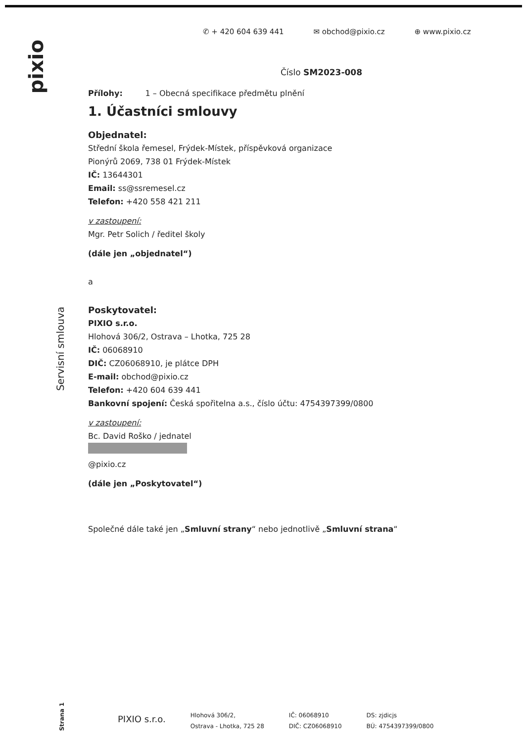pixio
Servisní smlouva
Strana 1
✆ + 420 604 639 441 ✉ obchod@pixio.cz ⊕ www.pixio.cz
Číslo SM2023-008
Přílohy: 1 – Obecná specifikace předmětu plnění
1. Účastníci smlouvy
Objednatel:
Střední škola řemesel, Frýdek-Místek, příspěvková organizace
Pionýrů 2069, 738 01 Frýdek-Místek
IČ: 13644301
Email: ss@ssremesel.cz
Telefon: +420 558 421 211
v zastoupení:
Mgr. Petr Solich / ředitel školy
(dále jen „objednatel“)
a
Poskytovatel:
PIXIO s.r.o.
Hlohová 306/2, Ostrava – Lhotka, 725 28
IČ: 06068910
DIČ: CZ06068910, je plátce DPH
E-mail: obchod@pixio.cz
Telefon: +420 604 639 441
Bankovní spojení: Česká spořitelna a.s., číslo účtu: 4754397399/0800
v zastoupení:
Bc. David Roško / jednatel
@pixio.cz
(dále jen „Poskytovatel“)
Společné dále také jen „Smluvní strany“ nebo jednotlivě „Smluvní strana“
PIXIO s.r.o.
Hlohová 306/2,
Ostrava - Lhotka, 725 28
IČ: 06068910
DIČ: CZ06068910
DS: zjdicjs
BÚ: 4754397399/0800